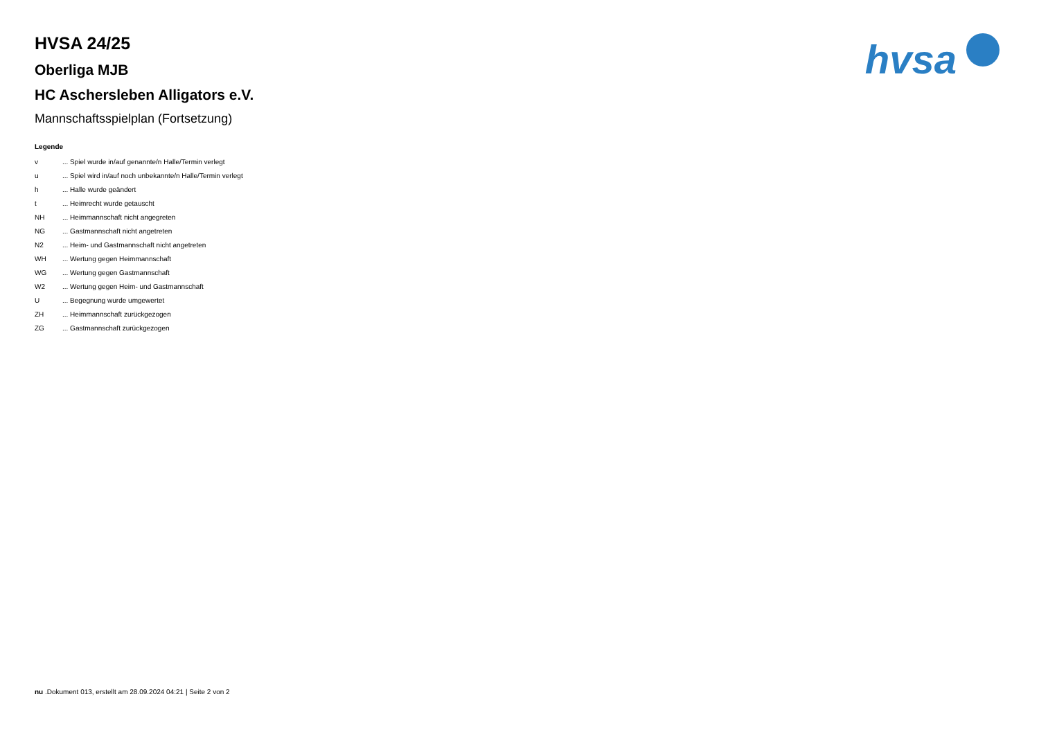hvsa
HVSA 24/25
Oberliga MJB
HC Aschersleben Alligators e.V.
Mannschaftsspielplan (Fortsetzung)
Legende
| v | ... Spiel wurde in/auf genannte/n Halle/Termin verlegt |
| u | ... Spiel wird in/auf noch unbekannte/n Halle/Termin verlegt |
| h | ... Halle wurde geändert |
| t | ... Heimrecht wurde getauscht |
| NH | ... Heimmannschaft nicht angegreten |
| NG | ... Gastmannschaft nicht angetreten |
| N2 | ... Heim- und Gastmannschaft nicht angetreten |
| WH | ... Wertung gegen Heimmannschaft |
| WG | ... Wertung gegen Gastmannschaft |
| W2 | ... Wertung gegen Heim- und Gastmannschaft |
| U | ... Begegnung wurde umgewertet |
| ZH | ... Heimmannschaft zurückgezogen |
| ZG | ... Gastmannschaft zurückgezogen |
nu .Dokument 013, erstellt am 28.09.2024 04:21 | Seite 2 von 2